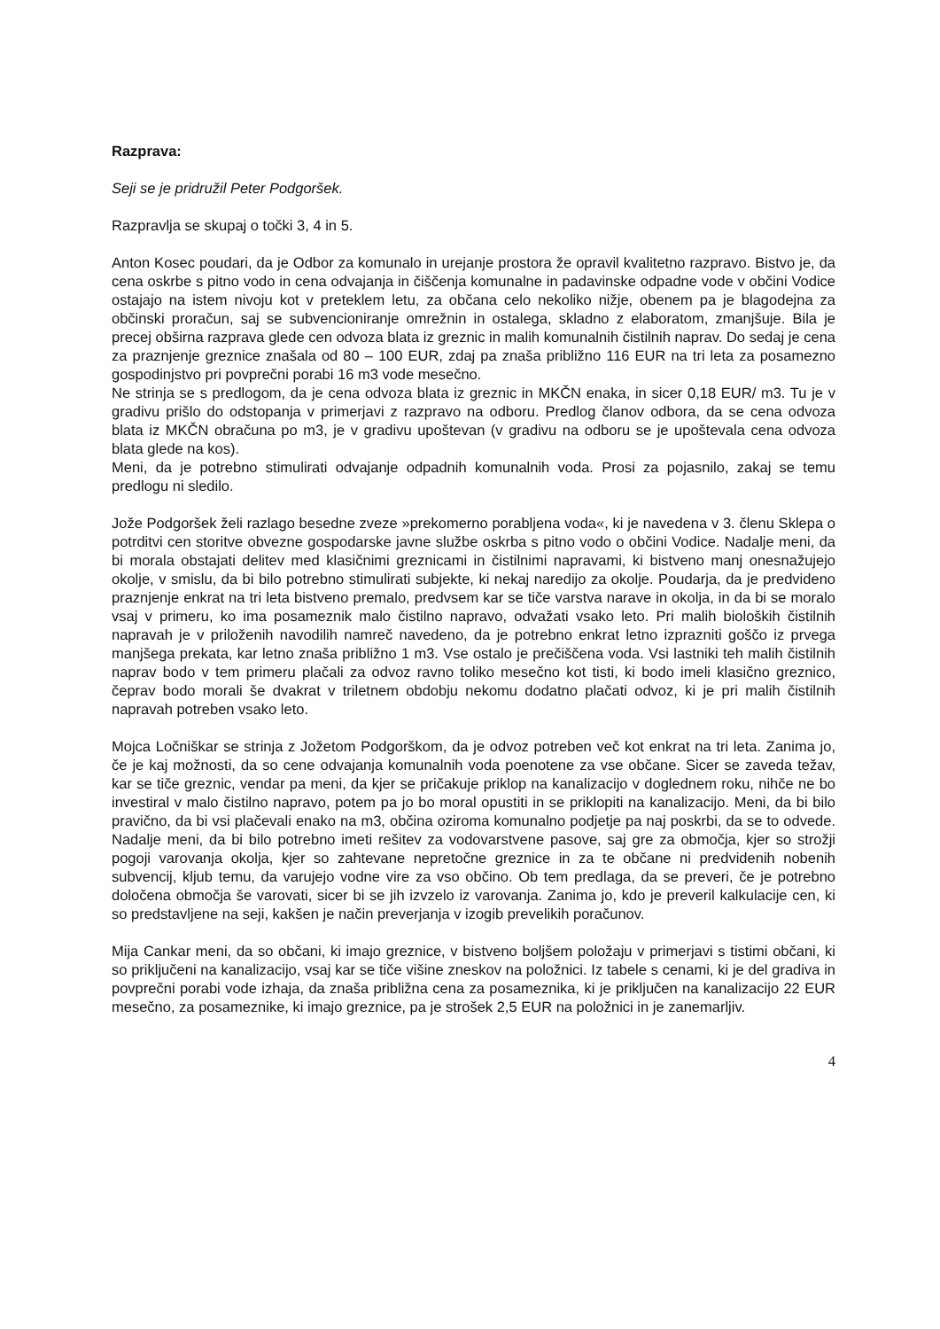Razprava:
Seji se je pridružil Peter Podgoršek.
Razpravlja se skupaj o točki 3, 4 in 5.
Anton Kosec poudari, da je Odbor za komunalo in urejanje prostora že opravil kvalitetno razpravo. Bistvo je, da cena oskrbe s pitno vodo in cena odvajanja in čiščenja komunalne in padavinske odpadne vode v občini Vodice ostajajo na istem nivoju kot v preteklem letu, za občana celo nekoliko nižje, obenem pa je blagodejna za občinski proračun, saj se subvencioniranje omrežnin in ostalega, skladno z elaboratom, zmanjšuje. Bila je precej obširna razprava glede cen odvoza blata iz greznic in malih komunalnih čistilnih naprav. Do sedaj je cena za praznjenje greznice znašala od 80 – 100 EUR, zdaj pa znaša približno 116 EUR na tri leta za posamezno gospodinjstvo pri povprečni porabi 16 m3 vode mesečno.
Ne strinja se s predlogom, da je cena odvoza blata iz greznic in MKČN enaka, in sicer 0,18 EUR/ m3. Tu je v gradivu prišlo do odstopanja v primerjavi z razpravo na odboru. Predlog članov odbora, da se cena odvoza blata iz MKČN obračuna po m3, je v gradivu upoštevan (v gradivu na odboru se je upoštevala cena odvoza blata glede na kos).
Meni, da je potrebno stimulirati odvajanje odpadnih komunalnih voda. Prosi za pojasnilo, zakaj se temu predlogu ni sledilo.
Jože Podgoršek želi razlago besedne zveze »prekomerno porabljena voda«, ki je navedena v 3. členu Sklepa o potrditvi cen storitve obvezne gospodarske javne službe oskrba s pitno vodo o občini Vodice. Nadalje meni, da bi morala obstajati delitev med klasičnimi greznicami in čistilnimi napravami, ki bistveno manj onesnažujejo okolje, v smislu, da bi bilo potrebno stimulirati subjekte, ki nekaj naredijo za okolje. Poudarja, da je predvideno praznjenje enkrat na tri leta bistveno premalo, predvsem kar se tiče varstva narave in okolja, in da bi se moralo vsaj v primeru, ko ima posameznik malo čistilno napravo, odvažati vsako leto. Pri malih bioloških čistilnih napravah je v priloženih navodilih namreč navedeno, da je potrebno enkrat letno izprazniti goščo iz prvega manjšega prekata, kar letno znaša približno 1 m3. Vse ostalo je prečiščena voda. Vsi lastniki teh malih čistilnih naprav bodo v tem primeru plačali za odvoz ravno toliko mesečno kot tisti, ki bodo imeli klasično greznico, čeprav bodo morali še dvakrat v triletnem obdobju nekomu dodatno plačati odvoz, ki je pri malih čistilnih napravah potreben vsako leto.
Mojca Ločniškar se strinja z Jožetom Podgorškom, da je odvoz potreben več kot enkrat na tri leta. Zanima jo, če je kaj možnosti, da so cene odvajanja komunalnih voda poenotene za vse občane. Sicer se zaveda težav, kar se tiče greznic, vendar pa meni, da kjer se pričakuje priklop na kanalizacijo v doglednem roku, nihče ne bo investiral v malo čistilno napravo, potem pa jo bo moral opustiti in se priklopiti na kanalizacijo. Meni, da bi bilo pravično, da bi vsi plačevali enako na m3, občina oziroma komunalno podjetje pa naj poskrbi, da se to odvede. Nadalje meni, da bi bilo potrebno imeti rešitev za vodovarstvene pasove, saj gre za območja, kjer so strožji pogoji varovanja okolja, kjer so zahtevane nepretočne greznice in za te občane ni predvidenih nobenih subvencij, kljub temu, da varujejo vodne vire za vso občino. Ob tem predlaga, da se preveri, če je potrebno določena območja še varovati, sicer bi se jih izvzelo iz varovanja. Zanima jo, kdo je preveril kalkulacije cen, ki so predstavljene na seji, kakšen je način preverjanja v izogib prevelikih poračunov.
Mija Cankar meni, da so občani, ki imajo greznice, v bistveno boljšem položaju v primerjavi s tistimi občani, ki so priključeni na kanalizacijo, vsaj kar se tiče višine zneskov na položnici. Iz tabele s cenami, ki je del gradiva in povprečni porabi vode izhaja, da znaša približna cena za posameznika, ki je priključen na kanalizacijo 22 EUR mesečno, za posameznike, ki imajo greznice, pa je strošek 2,5 EUR na položnici in je zanemarljiv.
4